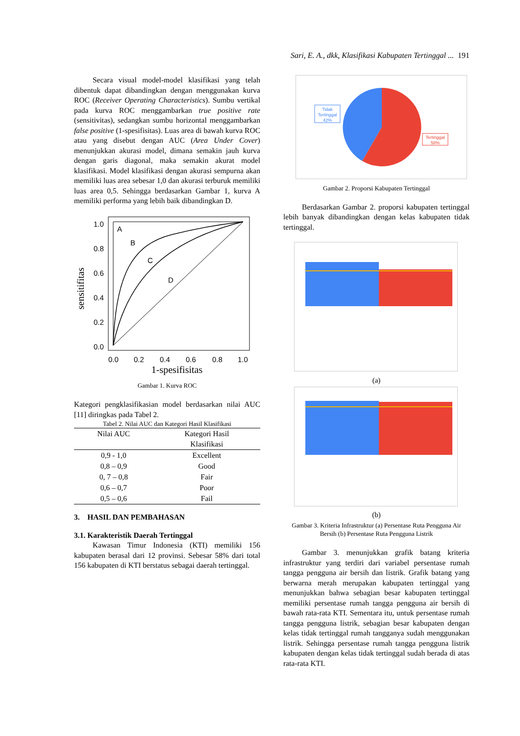Sari, E. A., dkk, Klasifikasi Kabupaten Tertinggal ... 191
Secara visual model-model klasifikasi yang telah dibentuk dapat dibandingkan dengan menggunakan kurva ROC (Receiver Operating Characteristics). Sumbu vertikal pada kurva ROC menggambarkan true positive rate (sensitivitas), sedangkan sumbu horizontal menggambarkan false positive (1-spesifisitas). Luas area di bawah kurva ROC atau yang disebut dengan AUC (Area Under Cover) menunjukkan akurasi model, dimana semakin jauh kurva dengan garis diagonal, maka semakin akurat model klasifikasi. Model klasifikasi dengan akurasi sempurna akan memiliki luas area sebesar 1,0 dan akurasi terburuk memiliki luas area 0,5. Sehingga berdasarkan Gambar 1, kurva A memiliki performa yang lebih baik dibandingkan D.
sensitifitas
1.0
0.8
0.6
0.4
0.2
0.0
0.0
0.2
0.4
0.6
0.8
1.0
1-spesifisitas
A
B
C
D
Gambar 1. Kurva ROC
Kategori pengklasifikasian model berdasarkan nilai AUC [11] diringkas pada Tabel 2.
Tabel 2. Nilai AUC dan Kategori Hasil Klasifikasi
| Nilai AUC | Kategori Hasil Klasifikasi |
| --- | --- |
| 0,9 - 1,0 | Excellent |
| 0,8 – 0,9 | Good |
| 0, 7 – 0,8 | Fair |
| 0,6 – 0,7 | Poor |
| 0,5 – 0,6 | Fail |
3. HASIL DAN PEMBAHASAN
3.1. Karakteristik Daerah Tertinggal
Kawasan Timur Indonesia (KTI) memiliki 156 kabupaten berasal dari 12 provinsi. Sebesar 58% dari total 156 kabupaten di KTI berstatus sebagai daerah tertinggal.
Tidak
Tertinggal
42%
Tertinggal
58%
Gambar 2. Proporsi Kabupaten Tertinggal
Berdasarkan Gambar 2. proporsi kabupaten tertinggal lebih banyak dibandingkan dengan kelas kabupaten tidak tertinggal.
(a)
(b)
Gambar 3. Kriteria Infrastruktur (a) Persentase Ruta Pengguna Air Bersih (b) Persentase Ruta Pengguna Listrik
Gambar 3. menunjukkan grafik batang kriteria infrastruktur yang terdiri dari variabel persentase rumah tangga pengguna air bersih dan listrik. Grafik batang yang berwarna merah merupakan kabupaten tertinggal yang menunjukkan bahwa sebagian besar kabupaten tertinggal memiliki persentase rumah tangga pengguna air bersih di bawah rata-rata KTI. Sementara itu, untuk persentase rumah tangga pengguna listrik, sebagian besar kabupaten dengan kelas tidak tertinggal rumah tangganya sudah menggunakan listrik. Sehingga persentase rumah tangga pengguna listrik kabupaten dengan kelas tidak tertinggal sudah berada di atas rata-rata KTI.